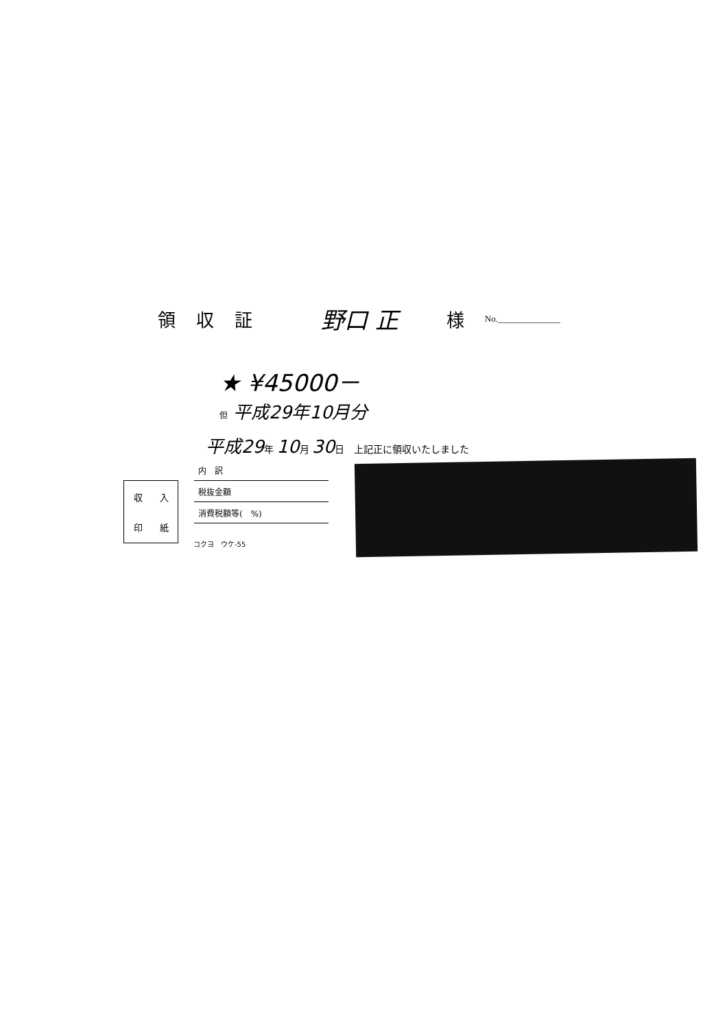領収証 野口 正 様 No.______________
★ ¥45000－
但 平成29年10月分
平成29年 10月 30日　上記正に領収いたしました
| 内 訳 |
| 税抜金額 |
| 消費税額等( %) |
| 収 | 入 |
| 印 | 紙 |
コクヨ　ウケ-55